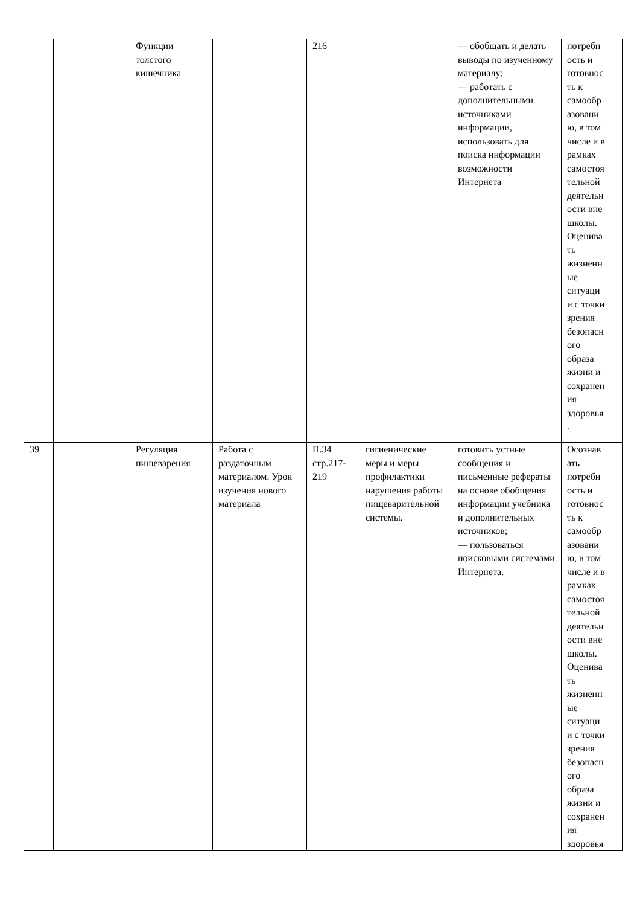| | | | Функции толстого кишечника | | 216 | | — обобщать и делать выводы по изученному материалу; — работать с дополнительными источниками информации, использовать для поиска информации возможности Интернета | потребн ость и готовнос ть к самообр азовани ю, в том числе и в рамках самостоя тельной деятельн ости вне школы. Оценива ть жизненн ые ситуаци и с точки зрения безопасн ого образа жизни и сохранен ия здоровья . |
| 39 | | | Регуляция пищеварения | Работа с раздаточным материалом. Урок изучения нового материала | П.34 стр.217-219 | гигиенические меры и меры профилактики нарушения работы пищеварительной системы. | готовить устные сообщения и письменные рефераты на основе обобщения информации учебника и дополнительных источников; — пользоваться поисковыми системами Интернета. | Осознав ать потребн ость и готовнос ть к самообр азовани ю, в том числе и в рамках самостоя тельной деятельн ости вне школы. Оценива ть жизненн ые ситуаци и с точки зрения безопасн ого образа жизни и сохранен ия здоровья |